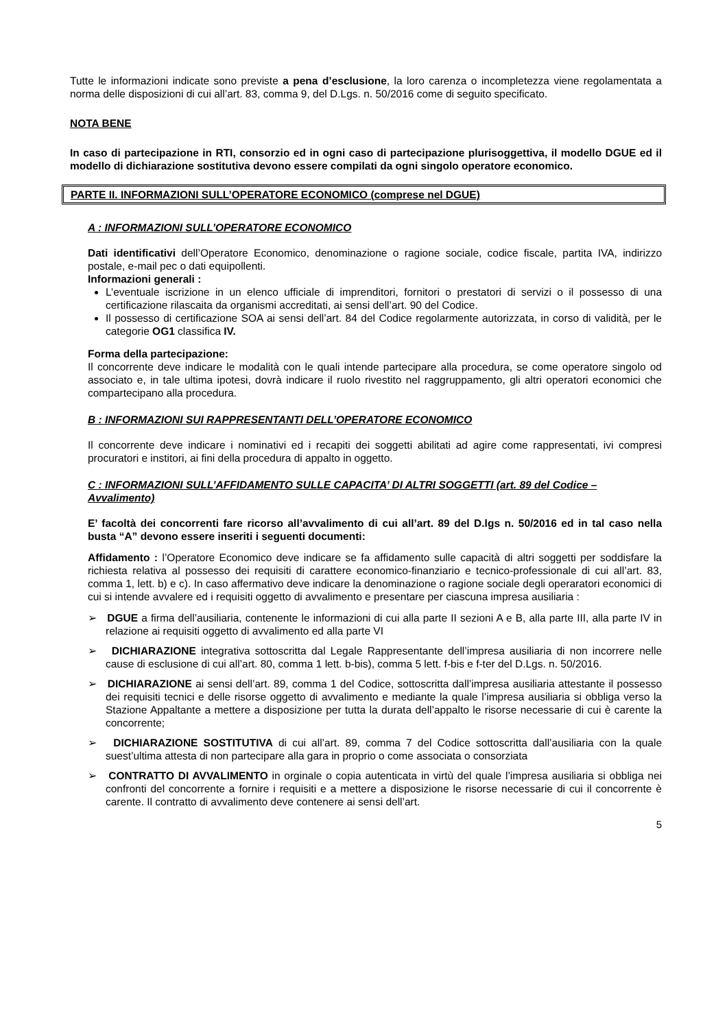Tutte le informazioni indicate sono previste a pena d’esclusione, la loro carenza o incompletezza viene regolamentata a norma delle disposizioni di cui all’art. 83, comma 9, del D.Lgs. n. 50/2016 come di seguito specificato.
NOTA BENE
In caso di partecipazione in RTI, consorzio ed in ogni caso di partecipazione plurisoggettiva, il modello DGUE ed il modello di dichiarazione sostitutiva devono essere compilati da ogni singolo operatore economico.
PARTE II. INFORMAZIONI SULL’OPERATORE ECONOMICO (comprese nel DGUE)
A : INFORMAZIONI SULL’OPERATORE ECONOMICO
Dati identificativi dell’Operatore Economico, denominazione o ragione sociale, codice fiscale, partita IVA, indirizzo postale, e-mail pec o dati equipollenti.
Informazioni generali :
L’eventuale iscrizione in un elenco ufficiale di imprenditori, fornitori o prestatori di servizi o il possesso di una certificazione rilascaita da organismi accreditati, ai sensi dell’art. 90 del Codice.
Il possesso di certificazione SOA ai sensi dell’art. 84 del Codice regolarmente autorizzata, in corso di validità, per le categorie OG1 classifica IV.
Forma della partecipazione:
Il concorrente deve indicare le modalità con le quali intende partecipare alla procedura, se come operatore singolo od associato e, in tale ultima ipotesi, dovrà indicare il ruolo rivestito nel raggruppamento, gli altri operatori economici che compartecipano alla procedura.
B : INFORMAZIONI SUI RAPPRESENTANTI DELL’OPERATORE ECONOMICO
Il concorrente deve indicare i nominativi ed i recapiti dei soggetti abilitati ad agire come rappresentati, ivi compresi procuratori e institori, ai fini della procedura di appalto in oggetto.
C : INFORMAZIONI SULL’AFFIDAMENTO SULLE CAPACITA’ DI ALTRI SOGGETTI (art. 89 del Codice – Avvalimento)
E’ facoltà dei concorrenti fare ricorso all’avvalimento di cui all’art. 89 del D.lgs n. 50/2016 ed in tal caso nella busta “A” devono essere inseriti i seguenti documenti:
Affidamento : l’Operatore Economico deve indicare se fa affidamento sulle capacità di altri soggetti per soddisfare la richiesta relativa al possesso dei requisiti di carattere economico-finanziario e tecnico-professionale di cui all’art. 83, comma 1, lett. b) e c). In caso affermativo deve indicare la denominazione o ragione sociale degli operaratori economici di cui si intende avvalere ed i requisiti oggetto di avvalimento e presentare per ciascuna impresa ausiliaria :
➢ DGUE a firma dell’ausiliaria, contenente le informazioni di cui alla parte II sezioni A e B, alla parte III, alla parte IV in relazione ai requisiti oggetto di avvalimento ed alla parte VI
➢ DICHIARAZIONE integrativa sottoscritta dal Legale Rappresentante dell’impresa ausiliaria di non incorrere nelle cause di esclusione di cui all’art. 80, comma 1 lett. b-bis), comma 5 lett. f-bis e f-ter del D.Lgs. n. 50/2016.
➢ DICHIARAZIONE ai sensi dell’art. 89, comma 1 del Codice, sottoscritta dall’impresa ausiliaria attestante il possesso dei requisiti tecnici e delle risorse oggetto di avvalimento e mediante la quale l’impresa ausiliaria si obbliga verso la Stazione Appaltante a mettere a disposizione per tutta la durata dell’appalto le risorse necessarie di cui è carente la concorrente;
➢ DICHIARAZIONE SOSTITUTIVA di cui all’art. 89, comma 7 del Codice sottoscritta dall’ausiliaria con la quale suest’ultima attesta di non partecipare alla gara in proprio o come associata o consorziata
➢ CONTRATTO DI AVVALIMENTO in orginale o copia autenticata in virtù del quale l’impresa ausiliaria si obbliga nei confronti del concorrente a fornire i requisiti e a mettere a disposizione le risorse necessarie di cui il concorrente è carente. Il contratto di avvalimento deve contenere ai sensi dell’art.
5